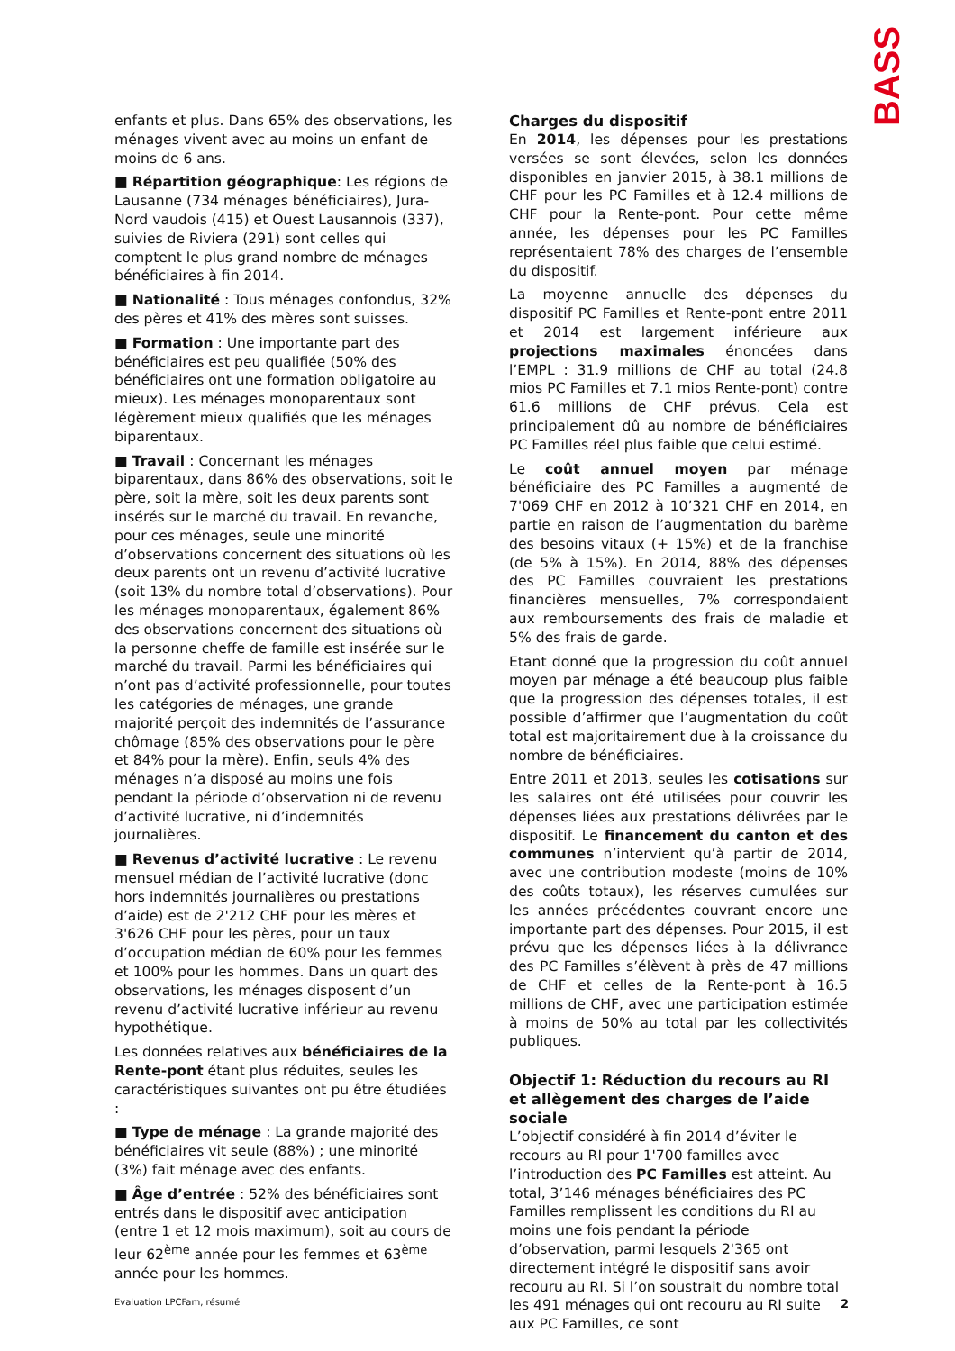BASS
enfants et plus. Dans 65% des observations, les ménages vivent avec au moins un enfant de moins de 6 ans.
■ Répartition géographique: Les régions de Lausanne (734 ménages bénéficiaires), Jura-Nord vaudois (415) et Ouest Lausannois (337), suivies de Riviera (291) sont celles qui comptent le plus grand nombre de ménages bénéficiaires à fin 2014.
■ Nationalité : Tous ménages confondus, 32% des pères et 41% des mères sont suisses.
■ Formation : Une importante part des bénéficiaires est peu qualifiée (50% des bénéficiaires ont une formation obligatoire au mieux). Les ménages monoparentaux sont légèrement mieux qualifiés que les ménages biparentaux.
■ Travail : Concernant les ménages biparentaux, dans 86% des observations, soit le père, soit la mère, soit les deux parents sont insérés sur le marché du travail. En revanche, pour ces ménages, seule une minorité d’observations concernent des situations où les deux parents ont un revenu d’activité lucrative (soit 13% du nombre total d’observations). Pour les ménages monoparentaux, également 86% des observations concernent des situations où la personne cheffe de famille est insérée sur le marché du travail. Parmi les bénéficiaires qui n’ont pas d’activité professionnelle, pour toutes les catégories de ménages, une grande majorité perçoit des indemnités de l’assurance chômage (85% des observations pour le père et 84% pour la mère). Enfin, seuls 4% des ménages n’a disposé au moins une fois pendant la période d’observation ni de revenu d’activité lucrative, ni d’indemnités journalières.
■ Revenus d’activité lucrative : Le revenu mensuel médian de l’activité lucrative (donc hors indemnités journalières ou prestations d’aide) est de 2'212 CHF pour les mères et 3'626 CHF pour les pères, pour un taux d’occupation médian de 60% pour les femmes et 100% pour les hommes. Dans un quart des observations, les ménages disposent d’un revenu d’activité lucrative inférieur au revenu hypothétique.
Les données relatives aux bénéficiaires de la Rente-pont étant plus réduites, seules les caractéristiques suivantes ont pu être étudiées :
■ Type de ménage : La grande majorité des bénéficiaires vit seule (88%) ; une minorité (3%) fait ménage avec des enfants.
■ Âge d’entrée : 52% des bénéficiaires sont entrés dans le dispositif avec anticipation (entre 1 et 12 mois maximum), soit au cours de leur 62<sup>ème</sup> année pour les femmes et 63<sup>ème</sup> année pour les hommes.
Charges du dispositif
En 2014, les dépenses pour les prestations versées se sont élevées, selon les données disponibles en janvier 2015, à 38.1 millions de CHF pour les PC Familles et à 12.4 millions de CHF pour la Rente-pont. Pour cette même année, les dépenses pour les PC Familles représentaient 78% des charges de l’ensemble du dispositif.
La moyenne annuelle des dépenses du dispositif PC Familles et Rente-pont entre 2011 et 2014 est largement inférieure aux projections maximales énoncées dans l’EMPL : 31.9 millions de CHF au total (24.8 mios PC Familles et 7.1 mios Rente-pont) contre 61.6 millions de CHF prévus. Cela est principalement dû au nombre de bénéficiaires PC Familles réel plus faible que celui estimé.
Le coût annuel moyen par ménage bénéficiaire des PC Familles a augmenté de 7'069 CHF en 2012 à 10’321 CHF en 2014, en partie en raison de l’augmentation du barème des besoins vitaux (+ 15%) et de la franchise (de 5% à 15%). En 2014, 88% des dépenses des PC Familles couvraient les prestations financières mensuelles, 7% correspondaient aux remboursements des frais de maladie et 5% des frais de garde.
Etant donné que la progression du coût annuel moyen par ménage a été beaucoup plus faible que la progression des dépenses totales, il est possible d’affirmer que l’augmentation du coût total est majoritairement due à la croissance du nombre de bénéficiaires.
Entre 2011 et 2013, seules les cotisations sur les salaires ont été utilisées pour couvrir les dépenses liées aux prestations délivrées par le dispositif. Le financement du canton et des communes n’intervient qu’à partir de 2014, avec une contribution modeste (moins de 10% des coûts totaux), les réserves cumulées sur les années précédentes couvrant encore une importante part des dépenses. Pour 2015, il est prévu que les dépenses liées à la délivrance des PC Familles s’élèvent à près de 47 millions de CHF et celles de la Rente-pont à 16.5 millions de CHF, avec une participation estimée à moins de 50% au total par les collectivités publiques.
Objectif 1: Réduction du recours au RI et allègement des charges de l’aide sociale
L’objectif considéré à fin 2014 d’éviter le recours au RI pour 1'700 familles avec l’introduction des PC Familles est atteint. Au total, 3’146 ménages bénéficiaires des PC Familles remplissent les conditions du RI au moins une fois pendant la période d’observation, parmi lesquels 2'365 ont directement intégré le dispositif sans avoir recouru au RI. Si l’on soustrait du nombre total les 491 ménages qui ont recouru au RI suite aux PC Familles, ce sont
Evaluation LPCFam, résumé 2